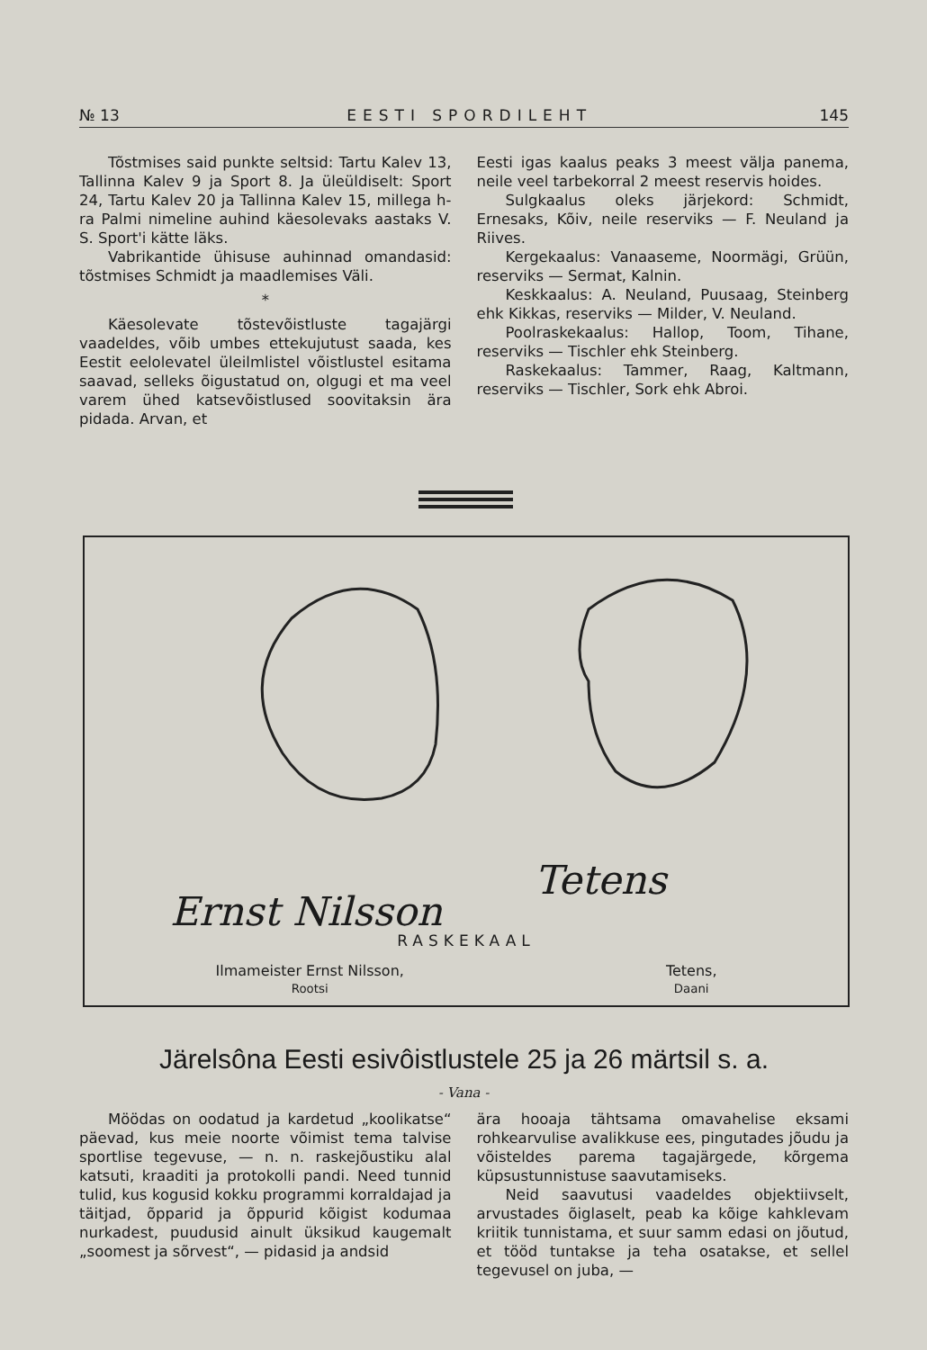№ 13 EESTI SPORDILEHT 145
Tõstmises said punkte seltsid: Tartu Kalev 13, Tallinna Kalev 9 ja Sport 8. Ja üleüldiselt: Sport 24, Tartu Kalev 20 ja Tallinna Kalev 15, millega h-ra Palmi nimeline auhind käesolevaks aastaks V. S. Sport'i kätte läks.
Vabrikantide ühisuse auhinnad omandasid: tõstmises Schmidt ja maadlemises Väli.
*
Käesolevate tõstevõistluste tagajärgi vaadeldes, võib umbes ettekujutust saada, kes Eestit eelolevatel üleilmlistel võistlustel esitama saavad, selleks õigustatud on, olgugi et ma veel varem ühed katsevõistlused soovitaksin ära pidada. Arvan, et
Eesti igas kaalus peaks 3 meest välja panema, neile veel tarbekorral 2 meest reservis hoides.
Sulgkaalus oleks järjekord: Schmidt, Ernesaks, Kõiv, neile reserviks — F. Neuland ja Riives.
Kergekaalus: Vanaaseme, Noormägi, Grüün, reserviks — Sermat, Kalnin.
Keskkaalus: A. Neuland, Puusaag, Steinberg ehk Kikkas, reserviks — Milder, V. Neuland.
Poolraskekaalus: Hallop, Toom, Tihane, reserviks — Tischler ehk Steinberg.
Raskekaalus: Tammer, Raag, Kaltmann, reserviks — Tischler, Sork ehk Abroi.
Ernst Nilsson
Tetens
RASKEKAAL
Ilmameister Ernst Nilsson,
Rootsi
Tetens,
Daani
Järelsôna Eesti esivôistlustele 25 ja 26 märtsil s. a.
- Vana -
Möödas on oodatud ja kardetud „koolikatse“ päevad, kus meie noorte võimist tema talvise sportlise tegevuse, — n. n. raskejõustiku alal katsuti, kraaditi ja protokolli pandi. Need tunnid tulid, kus kogusid kokku programmi korraldajad ja täitjad, õpparid ja õppurid kõigist kodumaa nurkadest, puudusid ainult üksikud kaugemalt „soomest ja sõrvest“, — pidasid ja andsid
ära hooaja tähtsama omavahelise eksami rohkearvulise avalikkuse ees, pingutades jõudu ja võisteldes parema tagajärgede, kõrgema küpsustunnistuse saavutamiseks.
Neid saavutusi vaadeldes objektiivselt, arvustades õiglaselt, peab ka kõige kahklevam kriitik tunnistama, et suur samm edasi on jõutud, et tööd tuntakse ja teha osatakse, et sellel tegevusel on juba, —